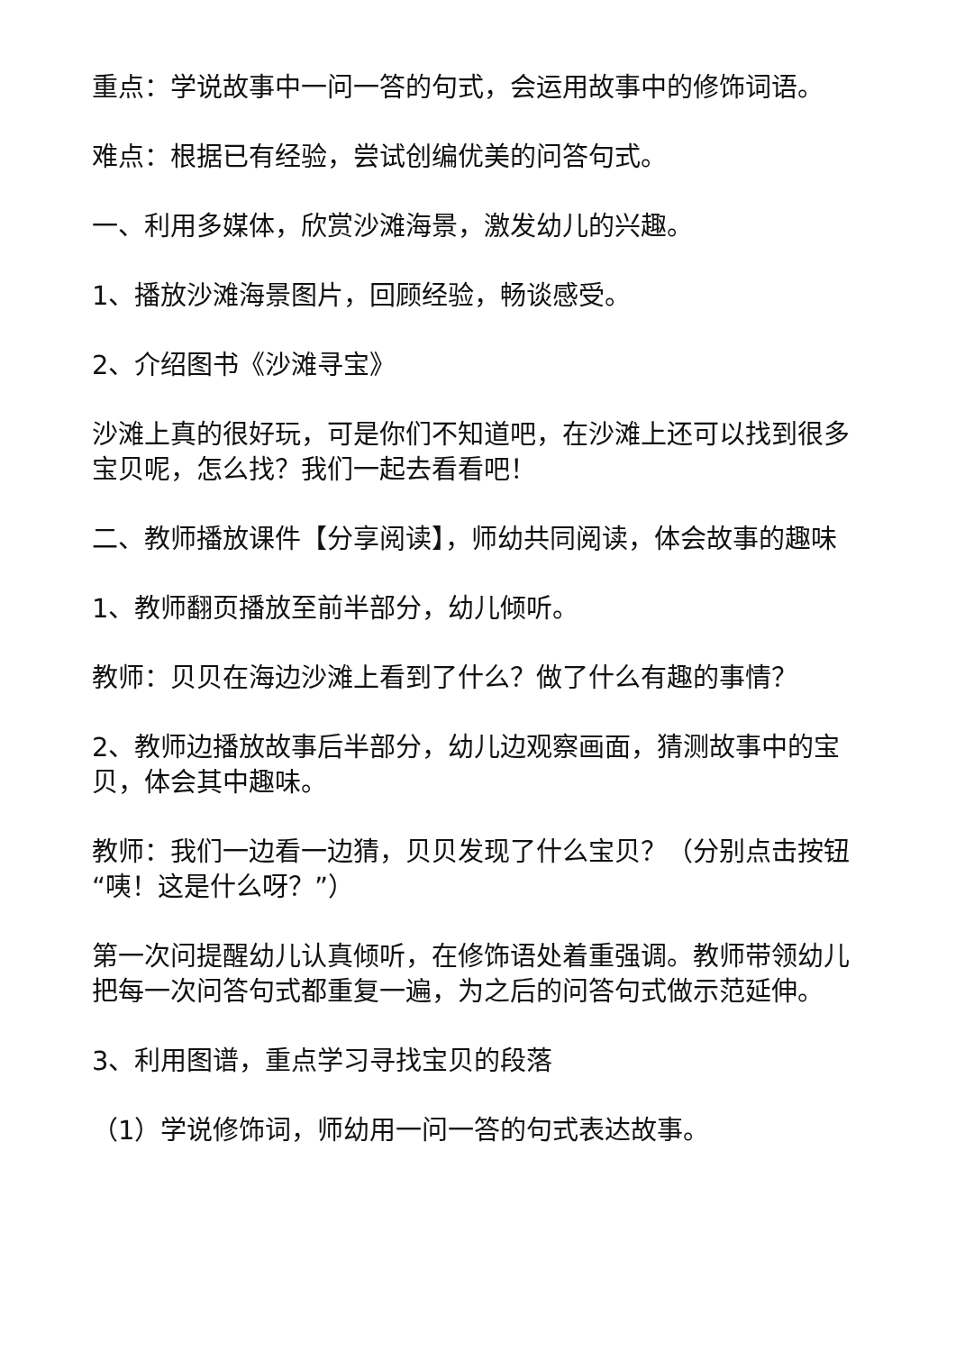重点：学说故事中一问一答的句式，会运用故事中的修饰词语。
难点：根据已有经验，尝试创编优美的问答句式。
一、利用多媒体，欣赏沙滩海景，激发幼儿的兴趣。
1、播放沙滩海景图片，回顾经验，畅谈感受。
2、介绍图书《沙滩寻宝》
沙滩上真的很好玩，可是你们不知道吧，在沙滩上还可以找到很多宝贝呢，怎么找？我们一起去看看吧！
二、教师播放课件【分享阅读】，师幼共同阅读，体会故事的趣味
1、教师翻页播放至前半部分，幼儿倾听。
教师：贝贝在海边沙滩上看到了什么？做了什么有趣的事情？
2、教师边播放故事后半部分，幼儿边观察画面，猜测故事中的宝贝，体会其中趣味。
教师：我们一边看一边猜，贝贝发现了什么宝贝？（分别点击按钮“咦！这是什么呀？”）
第一次问提醒幼儿认真倾听，在修饰语处着重强调。教师带领幼儿把每一次问答句式都重复一遍，为之后的问答句式做示范延伸。
3、利用图谱，重点学习寻找宝贝的段落
（1）学说修饰词，师幼用一问一答的句式表达故事。